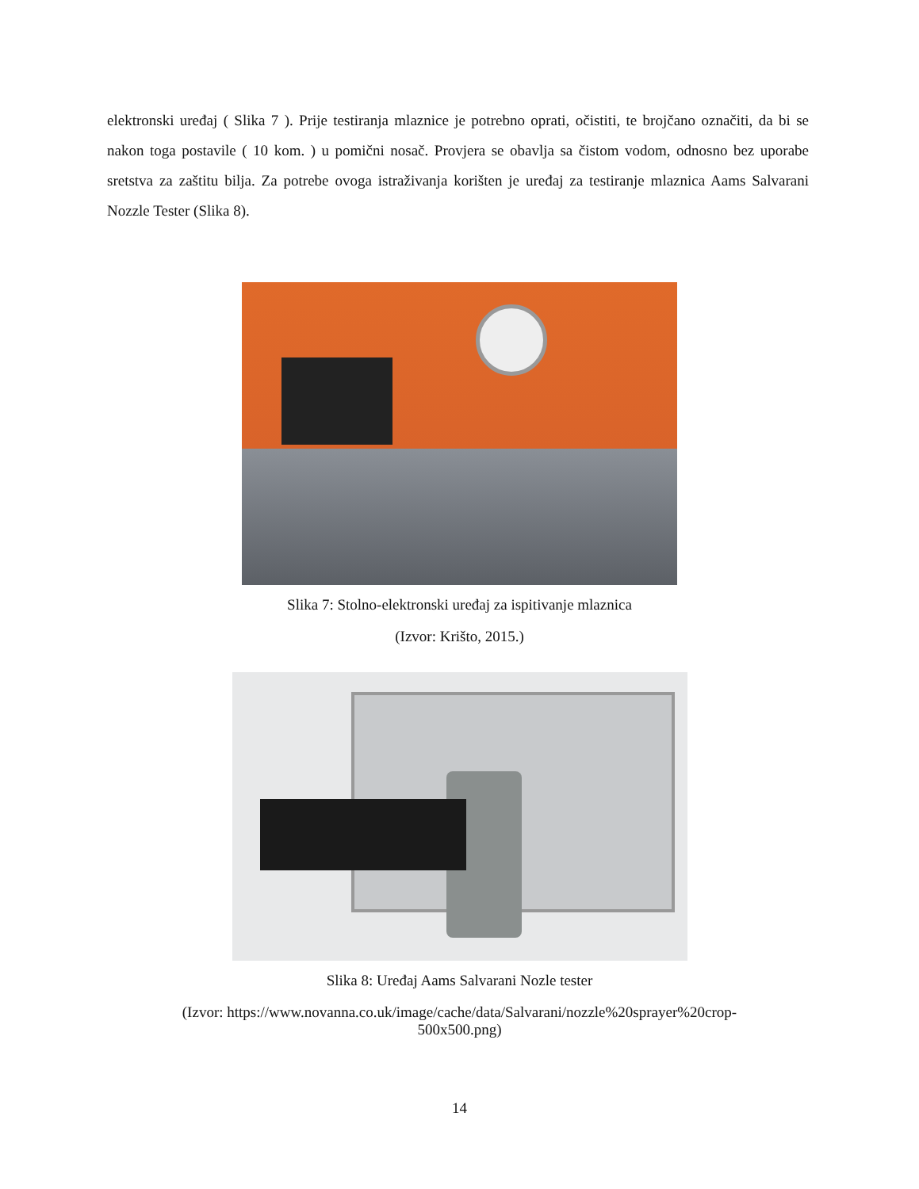elektronski uređaj ( Slika 7 ). Prije testiranja mlaznice je potrebno oprati, očistiti, te brojčano označiti, da bi se nakon toga postavile ( 10 kom. ) u pomični nosač. Provjera se obavlja sa čistom vodom, odnosno bez uporabe sretstva za zaštitu bilja. Za potrebe ovoga istraživanja korišten je uređaj za testiranje mlaznica Aams Salvarani Nozzle Tester (Slika 8).
Slika 7: Stolno-elektronski uređaj za ispitivanje mlaznica
(Izvor: Krišto, 2015.)
Slika 8: Uređaj Aams Salvarani Nozle tester
(Izvor: https://www.novanna.co.uk/image/cache/data/Salvarani/nozzle%20sprayer%20crop-
500x500.png)
14